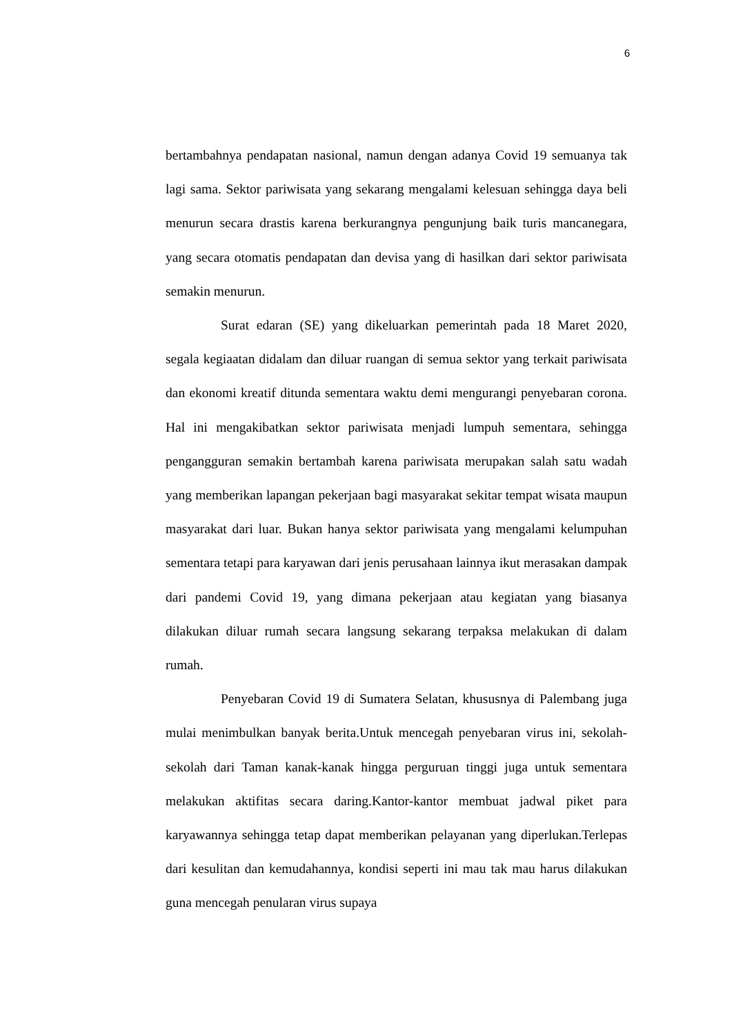6
bertambahnya pendapatan nasional, namun dengan adanya Covid 19 semuanya tak lagi sama. Sektor pariwisata yang sekarang mengalami kelesuan sehingga daya beli menurun secara drastis karena berkurangnya pengunjung baik turis mancanegara, yang secara otomatis pendapatan dan devisa yang di hasilkan dari sektor pariwisata semakin menurun.
Surat edaran (SE) yang dikeluarkan pemerintah pada 18 Maret 2020, segala kegiaatan didalam dan diluar ruangan di semua sektor yang terkait pariwisata dan ekonomi kreatif ditunda sementara waktu demi mengurangi penyebaran corona. Hal ini mengakibatkan sektor pariwisata menjadi lumpuh sementara, sehingga pengangguran semakin bertambah karena pariwisata merupakan salah satu wadah yang memberikan lapangan pekerjaan bagi masyarakat sekitar tempat wisata maupun masyarakat dari luar. Bukan hanya sektor pariwisata yang mengalami kelumpuhan sementara tetapi para karyawan dari jenis perusahaan lainnya ikut merasakan dampak dari pandemi Covid 19, yang dimana pekerjaan atau kegiatan yang biasanya dilakukan diluar rumah secara langsung sekarang terpaksa melakukan di dalam rumah.
Penyebaran Covid 19 di Sumatera Selatan, khususnya di Palembang juga mulai menimbulkan banyak berita.Untuk mencegah penyebaran virus ini, sekolah-sekolah dari Taman kanak-kanak hingga perguruan tinggi juga untuk sementara melakukan aktifitas secara daring.Kantor-kantor membuat jadwal piket para karyawannya sehingga tetap dapat memberikan pelayanan yang diperlukan.Terlepas dari kesulitan dan kemudahannya, kondisi seperti ini mau tak mau harus dilakukan guna mencegah penularan virus supaya